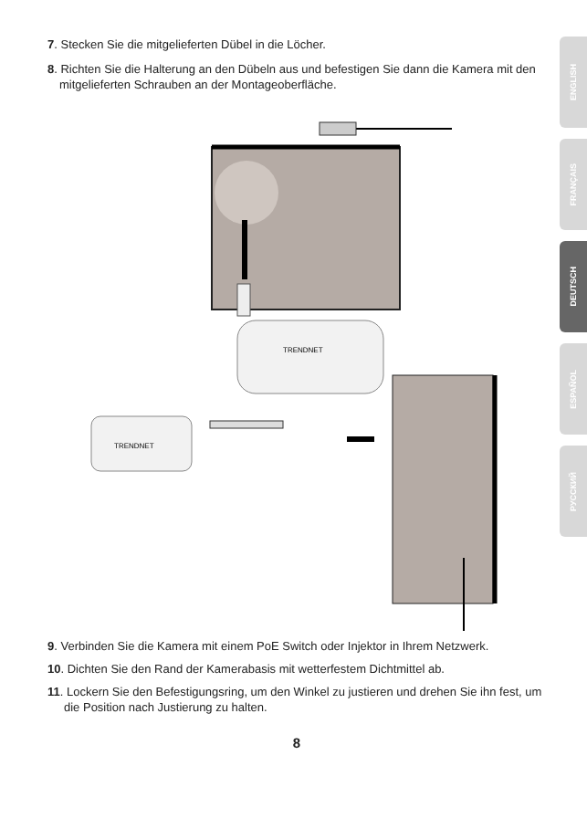7. Stecken Sie die mitgelieferten Dübel in die Löcher.
8. Richten Sie die Halterung an den Dübeln aus und befestigen Sie dann die Kamera mit den mitgelieferten Schrauben an der Montageoberfläche.
TRENDNET
TRENDNET
9. Verbinden Sie die Kamera mit einem PoE Switch oder Injektor in Ihrem Netzwerk.
10. Dichten Sie den Rand der Kamerabasis mit wetterfestem Dichtmittel ab.
11. Lockern Sie den Befestigungsring, um den Winkel zu justieren und drehen Sie ihn fest, um die Position nach Justierung zu halten.
8
ENGLISH
FRANÇAIS
DEUTSCH
ESPAÑOL
РУССКИЙ